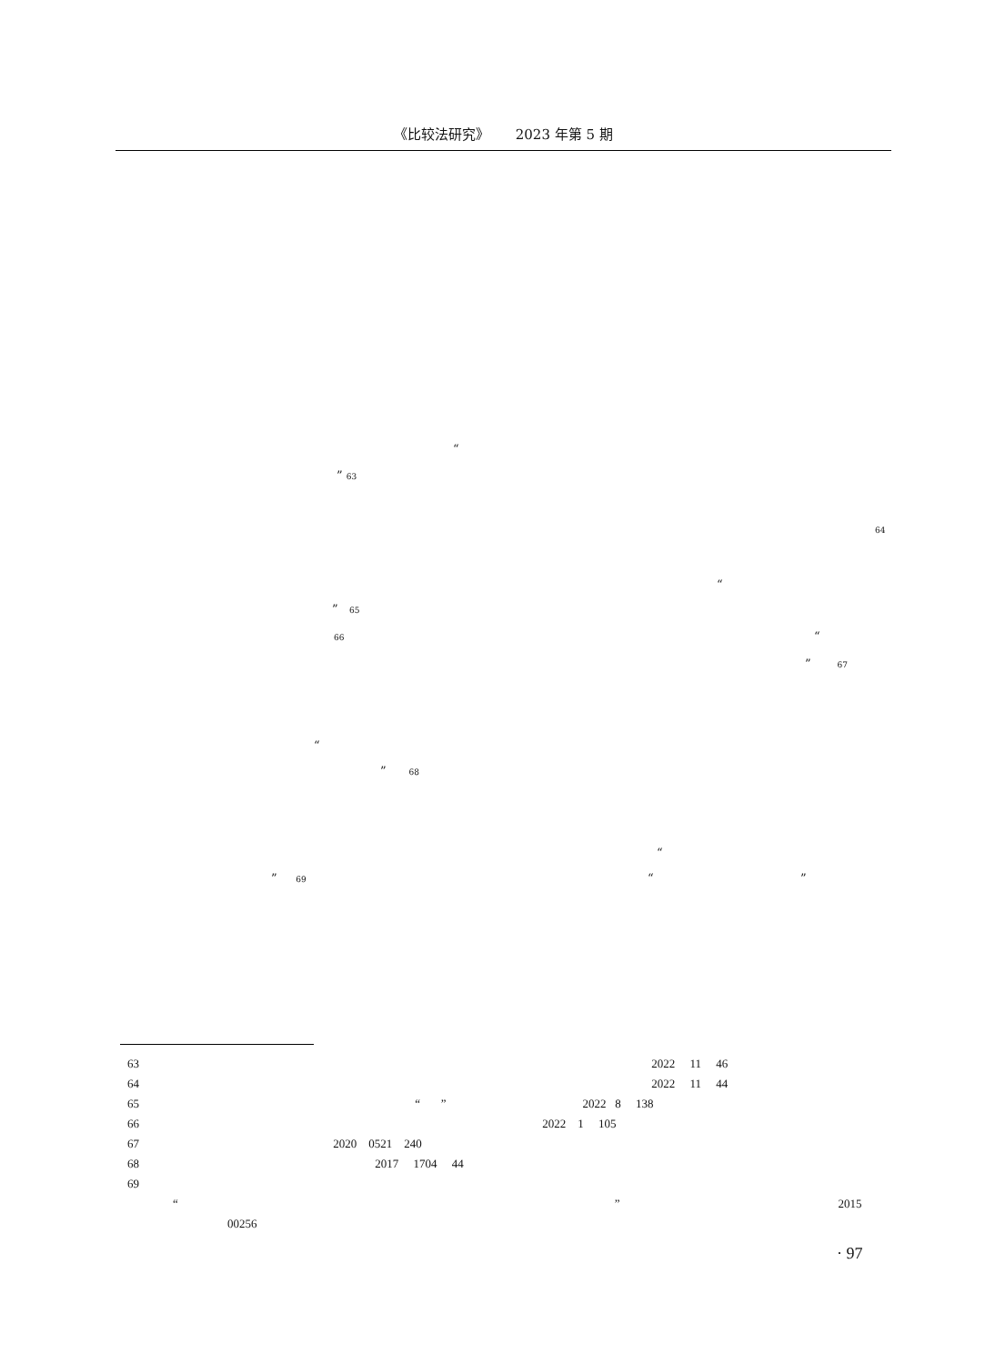《比较法研究》 2023 年第 5 期
“
” 63
64
“
” 65
66 “
” 67
“
” 68
“
” 69 “ ”
63 2022 11 46
64 2022 11 44
65 “ ” 2022 8 138
66 2022 1 105
67 2020 0521 240
68 2017 1704 44
69
“” 2015
00256
· 97